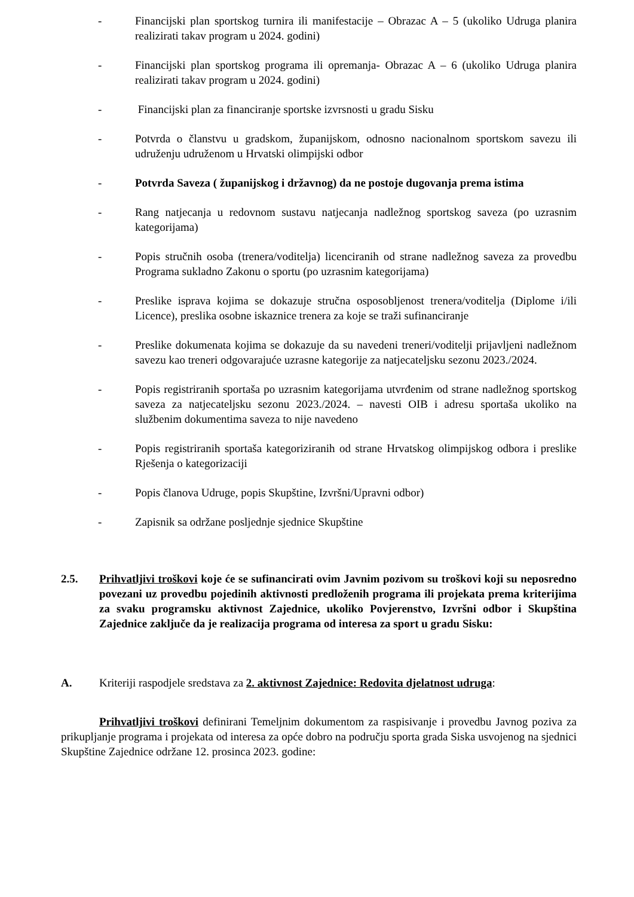- Financijski plan sportskog turnira ili manifestacije – Obrazac A – 5 (ukoliko Udruga planira realizirati takav program u 2024. godini)
- Financijski plan sportskog programa ili opremanja- Obrazac A – 6 (ukoliko Udruga planira realizirati takav program u 2024. godini)
- Financijski plan za financiranje sportske izvrsnosti u gradu Sisku
- Potvrda o članstvu u gradskom, županijskom, odnosno nacionalnom sportskom savezu ili udruženju udruženom u Hrvatski olimpijski odbor
- Potvrda Saveza ( županijskog i državnog) da ne postoje dugovanja prema istima
- Rang natjecanja u redovnom sustavu natjecanja nadležnog sportskog saveza (po uzrasnim kategorijama)
- Popis stručnih osoba (trenera/voditelja) licenciranih od strane nadležnog saveza za provedbu Programa sukladno Zakonu o sportu (po uzrasnim kategorijama)
- Preslike isprava kojima se dokazuje stručna osposobljenost trenera/voditelja (Diplome i/ili Licence), preslika osobne iskaznice trenera za koje se traži sufinanciranje
- Preslike dokumenata kojima se dokazuje da su navedeni treneri/voditelji prijavljeni nadležnom savezu kao treneri odgovarajuće uzrasne kategorije za natjecateljsku sezonu 2023./2024.
- Popis registriranih sportaša po uzrasnim kategorijama utvrđenim od strane nadležnog sportskog saveza za natjecateljsku sezonu 2023./2024. – navesti OIB i adresu sportaša ukoliko na službenim dokumentima saveza to nije navedeno
- Popis registriranih sportaša kategoriziranih od strane Hrvatskog olimpijskog odbora i preslike Rješenja o kategorizaciji
- Popis članova Udruge, popis Skupštine, Izvršni/Upravni odbor)
- Zapisnik sa održane posljednje sjednice Skupštine
2.5. Prihvatljivi troškovi koje će se sufinancirati ovim Javnim pozivom su troškovi koji su neposredno povezani uz provedbu pojedinih aktivnosti predloženih programa ili projekata prema kriterijima za svaku programsku aktivnost Zajednice, ukoliko Povjerenstvo, Izvršni odbor i Skupština Zajednice zaključe da je realizacija programa od interesa za sport u gradu Sisku:
A. Kriteriji raspodjele sredstava za 2. aktivnost Zajednice: Redovita djelatnost udruga:
Prihvatljivi troškovi definirani Temeljnim dokumentom za raspisivanje i provedbu Javnog poziva za prikupljanje programa i projekata od interesa za opće dobro na području sporta grada Siska usvojenog na sjednici Skupštine Zajednice održane 12. prosinca 2023. godine: